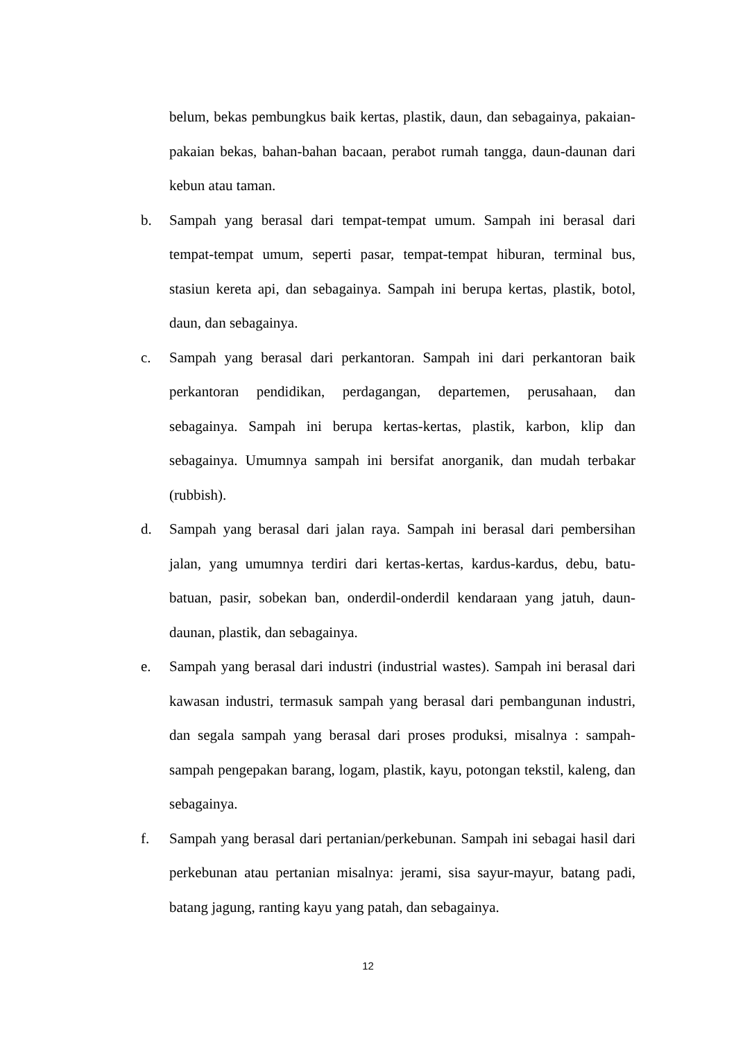belum, bekas pembungkus baik kertas, plastik, daun, dan sebagainya, pakaian-pakaian bekas, bahan-bahan bacaan, perabot rumah tangga, daun-daunan dari kebun atau taman.
b. Sampah yang berasal dari tempat-tempat umum. Sampah ini berasal dari tempat-tempat umum, seperti pasar, tempat-tempat hiburan, terminal bus, stasiun kereta api, dan sebagainya. Sampah ini berupa kertas, plastik, botol, daun, dan sebagainya.
c. Sampah yang berasal dari perkantoran. Sampah ini dari perkantoran baik perkantoran pendidikan, perdagangan, departemen, perusahaan, dan sebagainya. Sampah ini berupa kertas-kertas, plastik, karbon, klip dan sebagainya. Umumnya sampah ini bersifat anorganik, dan mudah terbakar (rubbish).
d. Sampah yang berasal dari jalan raya. Sampah ini berasal dari pembersihan jalan, yang umumnya terdiri dari kertas-kertas, kardus-kardus, debu, batu-batuan, pasir, sobekan ban, onderdil-onderdil kendaraan yang jatuh, daun-daunan, plastik, dan sebagainya.
e. Sampah yang berasal dari industri (industrial wastes). Sampah ini berasal dari kawasan industri, termasuk sampah yang berasal dari pembangunan industri, dan segala sampah yang berasal dari proses produksi, misalnya : sampah-sampah pengepakan barang, logam, plastik, kayu, potongan tekstil, kaleng, dan sebagainya.
f. Sampah yang berasal dari pertanian/perkebunan. Sampah ini sebagai hasil dari perkebunan atau pertanian misalnya: jerami, sisa sayur-mayur, batang padi, batang jagung, ranting kayu yang patah, dan sebagainya.
12